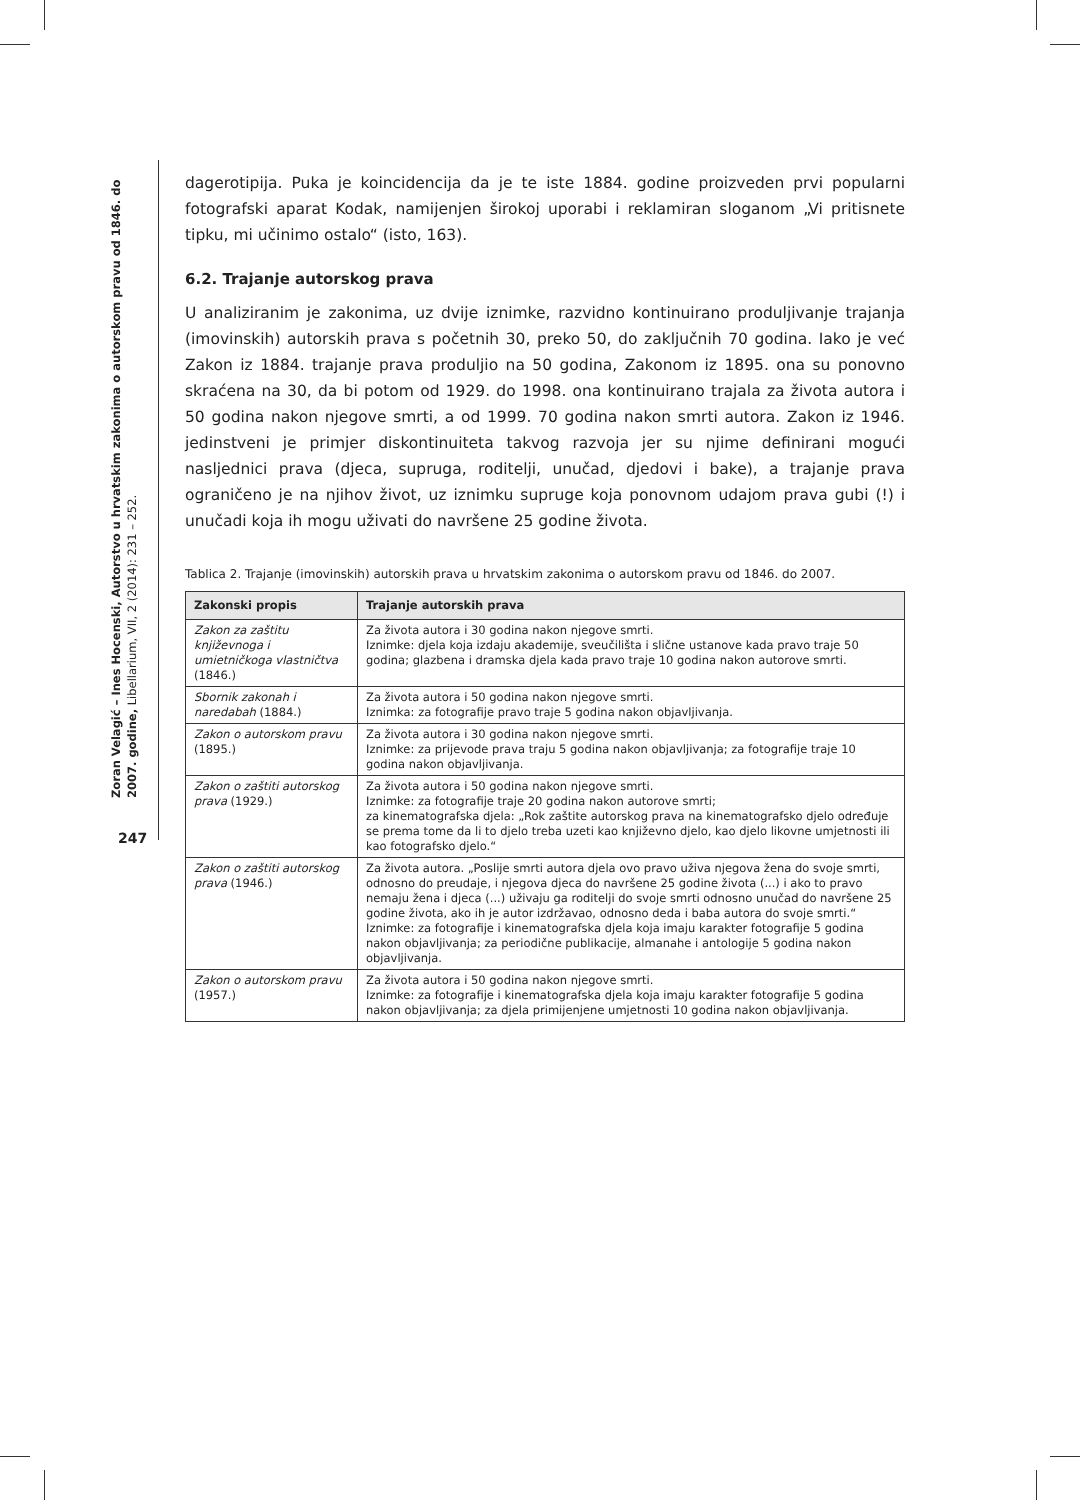Zoran Velagić – Ines Hocenski, Autorstvo u hrvatskim zakonima o autorskom pravu od 1846. do 2007. godine, Libellarium, VII, 2 (2014): 231 – 252.
247
dagerotipija. Puka je koincidencija da je te iste 1884. godine proizveden prvi popularni fotografski aparat Kodak, namijenjen širokoj uporabi i reklamiran sloganom „Vi pritisnete tipku, mi učinimo ostalo“ (isto, 163).
6.2. Trajanje autorskog prava
U analiziranim je zakonima, uz dvije iznimke, razvidno kontinuirano produljivanje trajanja (imovinskih) autorskih prava s početnih 30, preko 50, do zaključnih 70 godina. Iako je već Zakon iz 1884. trajanje prava produljio na 50 godina, Zakonom iz 1895. ona su ponovno skraćena na 30, da bi potom od 1929. do 1998. ona kontinuirano trajala za života autora i 50 godina nakon njegove smrti, a od 1999. 70 godina nakon smrti autora. Zakon iz 1946. jedinstveni je primjer diskontinuiteta takvog razvoja jer su njime definirani mogući nasljednici prava (djeca, supruga, roditelji, unučad, djedovi i bake), a trajanje prava ograničeno je na njihov život, uz iznimku supruge koja ponovnom udajom prava gubi (!) i unučadi koja ih mogu uživati do navršene 25 godine života.
Tablica 2. Trajanje (imovinskih) autorskih prava u hrvatskim zakonima o autorskom pravu od 1846. do 2007.
| Zakonski propis | Trajanje autorskih prava |
| --- | --- |
| Zakon za zaštitu književnoga i umietničkoga vlastničtva (1846.) | Za života autora i 30 godina nakon njegove smrti. Iznimke: djela koja izdaju akademije, sveučilišta i slične ustanove kada pravo traje 50 godina; glazbena i dramska djela kada pravo traje 10 godina nakon autorove smrti. |
| Sbornik zakonah i naredabah (1884.) | Za života autora i 50 godina nakon njegove smrti. Iznimka: za fotografije pravo traje 5 godina nakon objavljivanja. |
| Zakon o autorskom pravu (1895.) | Za života autora i 30 godina nakon njegove smrti. Iznimke: za prijevode prava traju 5 godina nakon objavljivanja; za fotografije traje 10 godina nakon objavljivanja. |
| Zakon o zaštiti autorskog prava (1929.) | Za života autora i 50 godina nakon njegove smrti. Iznimke: za fotografije traje 20 godina nakon autorove smrti; za kinematografska djela: „Rok zaštite autorskog prava na kinematografsko djelo određuje se prema tome da li to djelo treba uzeti kao književno djelo, kao djelo likovne umjetnosti ili kao fotografsko djelo.“ |
| Zakon o zaštiti autorskog prava (1946.) | Za života autora. „Poslije smrti autora djela ovo pravo uživa njegova žena do svoje smrti, odnosno do preudaje, i njegova djeca do navršene 25 godine života (...) i ako to pravo nemaju žena i djeca (...) uživaju ga roditelji do svoje smrti odnosno unučad do navršene 25 godine života, ako ih je autor izdržavao, odnosno deda i baba autora do svoje smrti.“ Iznimke: za fotografije i kinematografska djela koja imaju karakter fotografije 5 godina nakon objavljivanja; za periodične publikacije, almanahe i antologije 5 godina nakon objavljivanja. |
| Zakon o autorskom pravu (1957.) | Za života autora i 50 godina nakon njegove smrti. Iznimke: za fotografije i kinematografska djela koja imaju karakter fotografije 5 godina nakon objavljivanja; za djela primijenjene umjetnosti 10 godina nakon objavljivanja. |